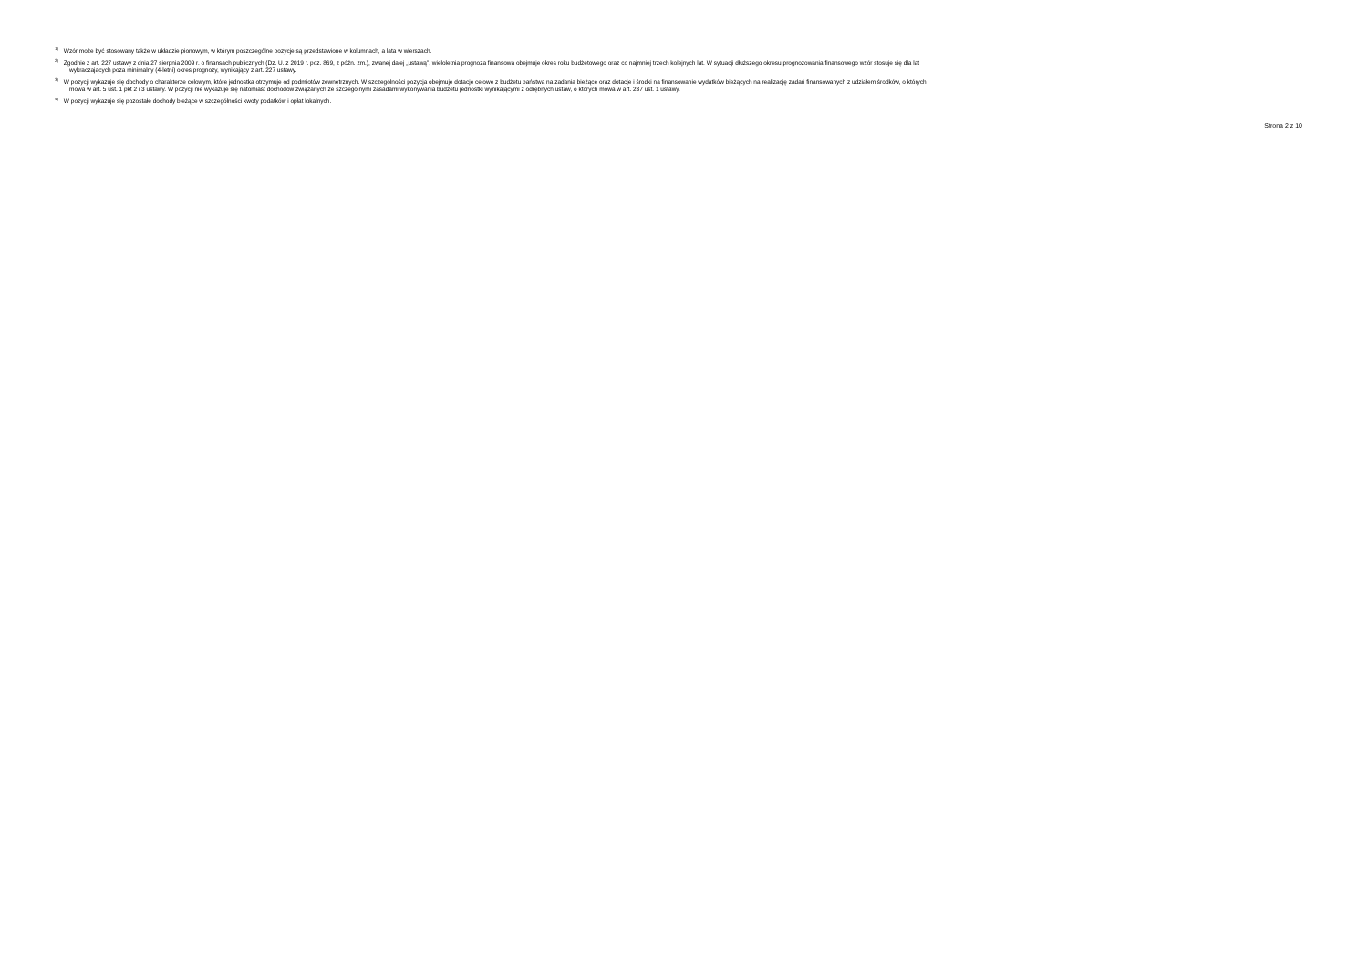<sup>1)</sup> Wzór może być stosowany także w układzie pionowym, w którym poszczególne pozycje są przedstawione w kolumnach, a lata w wierszach.
<sup>2)</sup> Zgodnie z art. 227 ustawy z dnia 27 sierpnia 2009 r. o finansach publicznych (Dz. U. z 2019 r. poz. 869, z późn. zm.), zwanej dalej „ustawą”, wieloletnia prognoza finansowa obejmuje okres roku budżetowego oraz co najmniej trzech kolejnych lat. W sytuacji dłuższego okresu prognozowania finansowego wzór stosuje się dla lat
wykraczających poza minimalny (4-letni) okres prognozy, wynikający z art. 227 ustawy.
<sup>3)</sup> W pozycji wykazuje się dochody o charakterze celowym, które jednostka otrzymuje od podmiotów zewnętrznych. W szczególności pozycja obejmuje dotacje celowe z budżetu państwa na zadania bieżące oraz dotacje i środki na finansowanie wydatków bieżących na realizację zadań finansowanych z udziałem środków, o których
mowa w art. 5 ust. 1 pkt 2 i 3 ustawy. W pozycji nie wykazuje się natomiast dochodów związanych ze szczególnymi zasadami wykonywania budżetu jednostki wynikającymi z odrębnych ustaw, o których mowa w art. 237 ust. 1 ustawy.
<sup>4)</sup> W pozycji wykazuje się pozostałe dochody bieżące w szczególności kwoty podatków i opłat lokalnych.
Strona 2 z 10